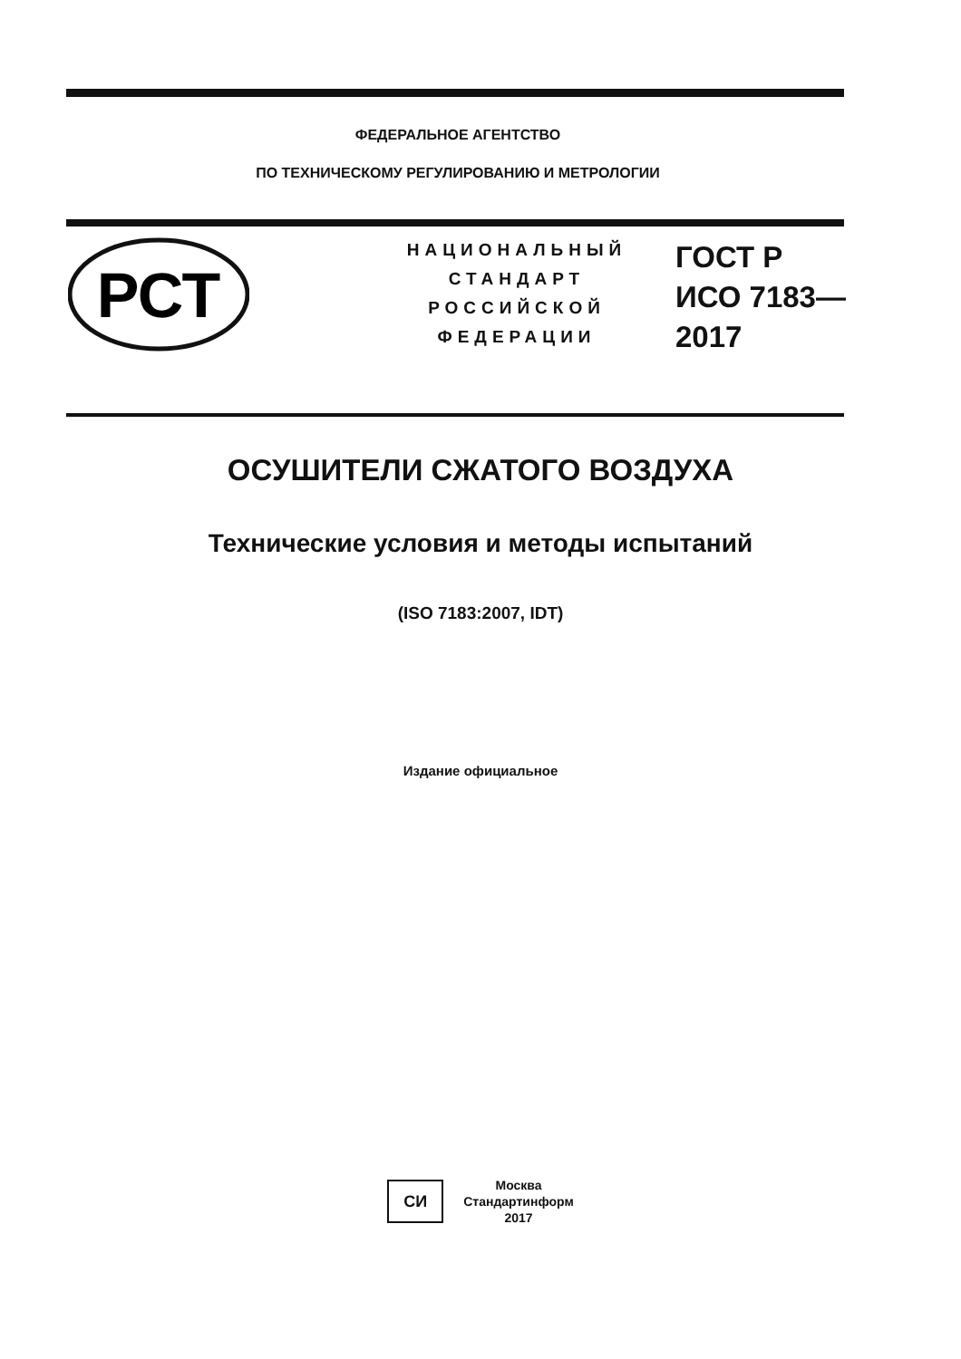ФЕДЕРАЛЬНОЕ АГЕНТСТВО
ПО ТЕХНИЧЕСКОМУ РЕГУЛИРОВАНИЮ И МЕТРОЛОГИИ
РСТ
НАЦИОНАЛЬНЫЙ
СТАНДАРТ
РОССИЙСКОЙ
ФЕДЕРАЦИИ
ГОСТ Р
ИСО 7183—
2017
ОСУШИТЕЛИ СЖАТОГО ВОЗДУХА
Технические условия и методы испытаний
(ISO 7183:2007, IDT)
Издание официальное
СИ
Москва
Стандартинформ
2017